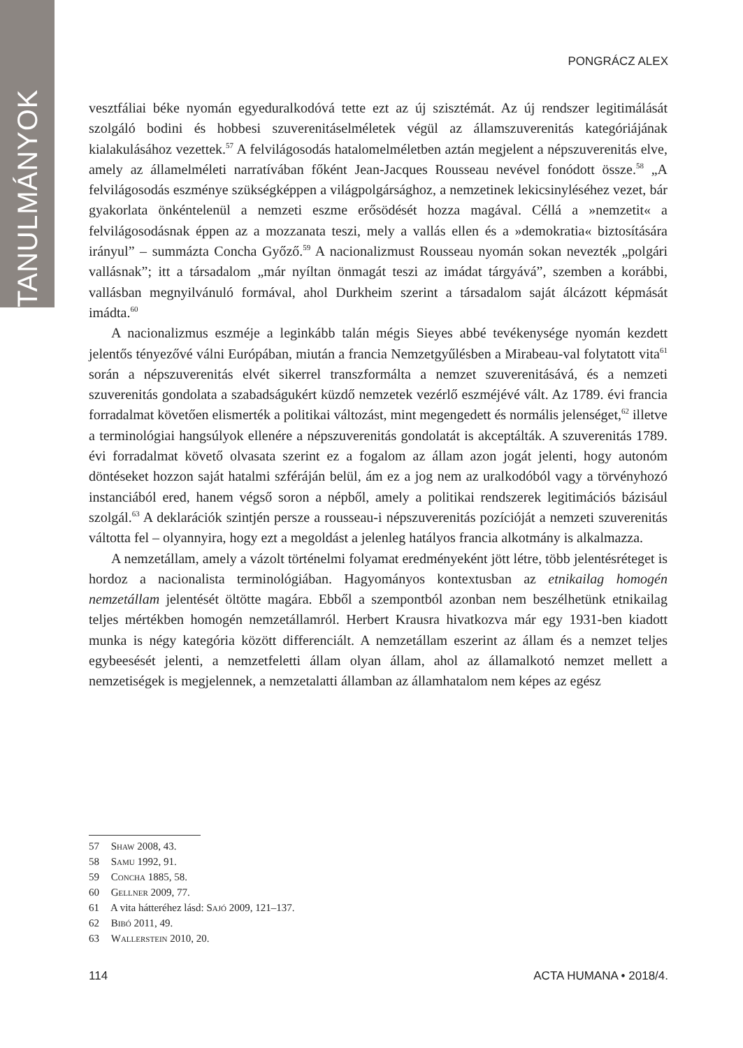TANULMÁNYOK
PONGRÁCZ ALEX
vesztfáliai béke nyomán egyeduralkodóvá tette ezt az új szisztémát. Az új rendszer legitimálását szolgáló bodini és hobbesi szuverenitáselméletek végül az államszuverenitás kategóriájának kialakulásához vezettek.<sup>57</sup> A felvilágosodás hatalomelméletben aztán megjelent a népszuverenitás elve, amely az államelméleti narratívában főként Jean-Jacques Rousseau nevével fonódott össze.<sup>58</sup> „A felvilágosodás eszménye szükségképpen a világpolgársághoz, a nemzetinek lekicsinyléséhez vezet, bár gyakorlata önkéntelenül a nemzeti eszme erősödését hozza magával. Céllá a »nemzetit« a felvilágosodásnak éppen az a mozzanata teszi, mely a vallás ellen és a »demokratia« biztosítására irányul” – summázta Concha Győző.<sup>59</sup> A nacionalizmust Rousseau nyomán sokan nevezték „polgári vallásnak”; itt a társadalom „már nyíltan önmagát teszi az imádat tárgyává”, szemben a korábbi, vallásban megnyilvánuló formával, ahol Durkheim szerint a társadalom saját álcázott képmását imádta.<sup>60</sup>
A nacionalizmus eszméje a leginkább talán mégis Sieyes abbé tevékenysége nyomán kezdett jelentős tényezővé válni Európában, miután a francia Nemzetgyűlésben a Mirabeau-val folytatott vita<sup>61</sup> során a népszuverenitás elvét sikerrel transzformálta a nemzet szuverenitásává, és a nemzeti szuverenitás gondolata a szabadságukért küzdő nemzetek vezérlő eszméjévé vált. Az 1789. évi francia forradalmat követően elismerték a politikai változást, mint megengedett és normális jelenséget,<sup>62</sup> illetve a terminológiai hangsúlyok ellenére a népszuverenitás gondolatát is akceptálták. A szuverenitás 1789. évi forradalmat követő olvasata szerint ez a fogalom az állam azon jogát jelenti, hogy autonóm döntéseket hozzon saját hatalmi szféráján belül, ám ez a jog nem az uralkodóból vagy a törvényhozó instanciából ered, hanem végső soron a népből, amely a politikai rendszerek legitimációs bázisául szolgál.<sup>63</sup> A deklarációk szintjén persze a rousseau-i népszuverenitás pozícióját a nemzeti szuverenitás váltotta fel – olyannyira, hogy ezt a megoldást a jelenleg hatályos francia alkotmány is alkalmazza.
A nemzetállam, amely a vázolt történelmi folyamat eredményeként jött létre, több jelentésréteget is hordoz a nacionalista terminológiában. Hagyományos kontextusban az etnikailag homogén nemzetállam jelentését öltötte magára. Ebből a szempontból azonban nem beszélhetünk etnikailag teljes mértékben homogén nemzetállamról. Herbert Krausra hivatkozva már egy 1931-ben kiadott munka is négy kategória között differenciált. A nemzetállam eszerint az állam és a nemzet teljes egybeesését jelenti, a nemzetfeletti állam olyan állam, ahol az államalkotó nemzet mellett a nemzetiségek is megjelennek, a nemzetalatti államban az államhatalom nem képes az egész
57 Shaw 2008, 43.
58 Samu 1992, 91.
59 Concha 1885, 58.
60 Gellner 2009, 77.
61 A vita hátteréhez lásd: Sajó 2009, 121–137.
62 Bibó 2011, 49.
63 Wallerstein 2010, 20.
114 ACTA HUMANA • 2018/4.